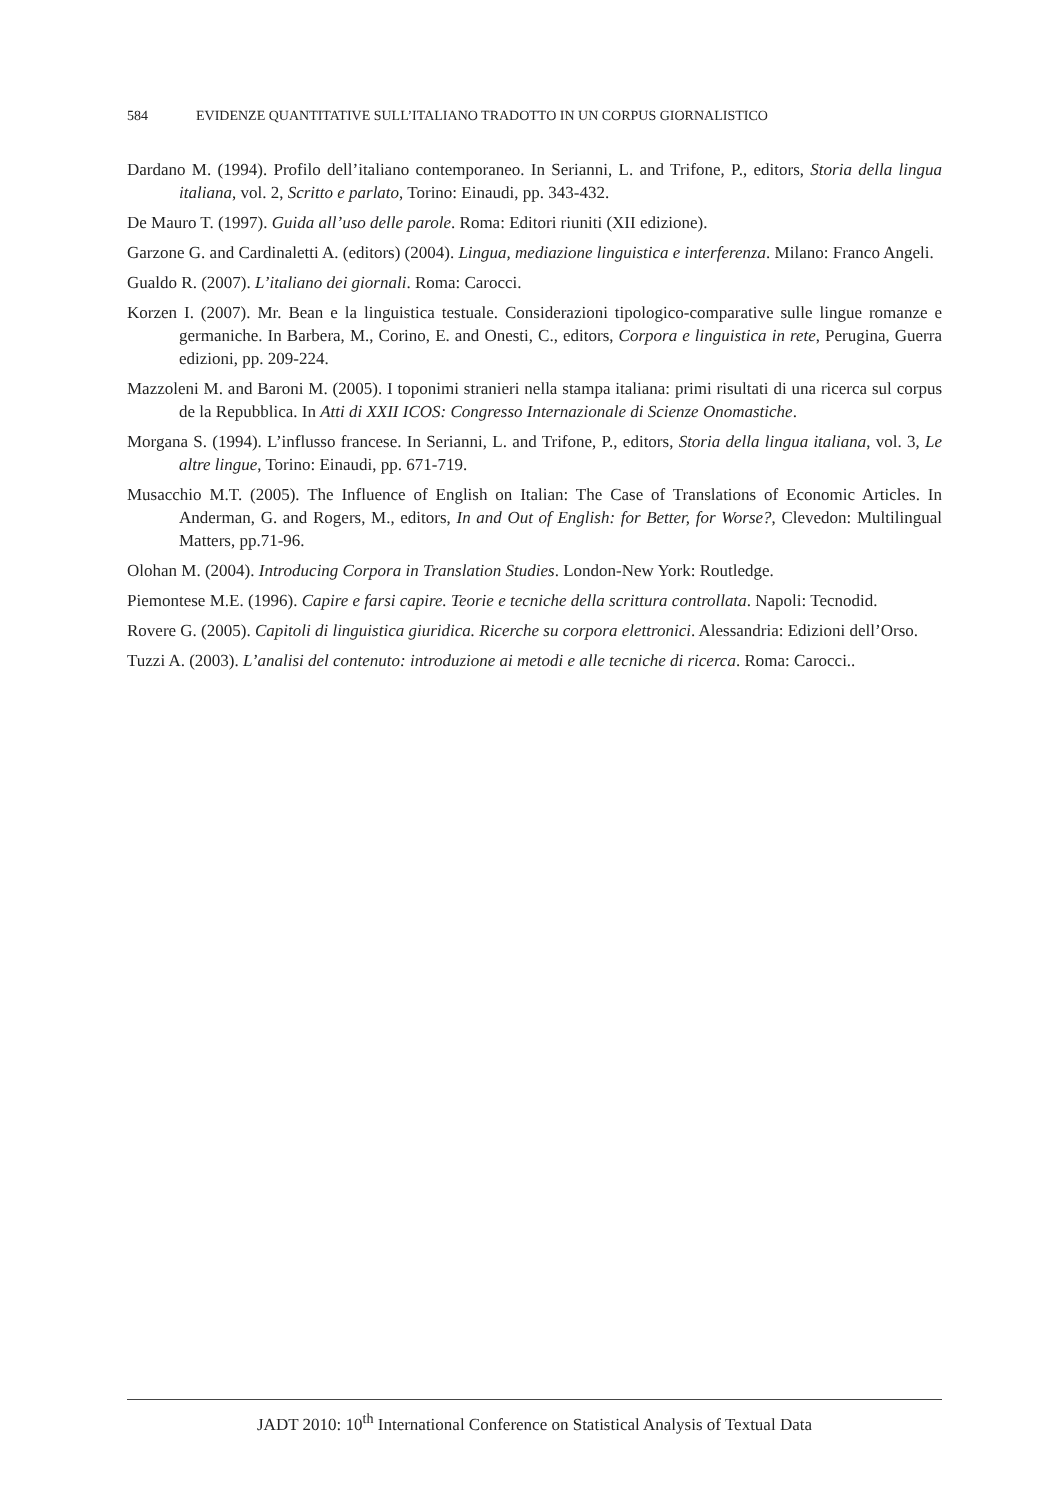584 EVIDENZE QUANTITATIVE SULL’ITALIANO TRADOTTO IN UN CORPUS GIORNALISTICO
Dardano M. (1994). Profilo dell’italiano contemporaneo. In Serianni, L. and Trifone, P., editors, Storia della lingua italiana, vol. 2, Scritto e parlato, Torino: Einaudi, pp. 343-432.
De Mauro T. (1997). Guida all’uso delle parole. Roma: Editori riuniti (XII edizione).
Garzone G. and Cardinaletti A. (editors) (2004). Lingua, mediazione linguistica e interferenza. Milano: Franco Angeli.
Gualdo R. (2007). L’italiano dei giornali. Roma: Carocci.
Korzen I. (2007). Mr. Bean e la linguistica testuale. Considerazioni tipologico-comparative sulle lingue romanze e germaniche. In Barbera, M., Corino, E. and Onesti, C., editors, Corpora e linguistica in rete, Perugina, Guerra edizioni, pp. 209-224.
Mazzoleni M. and Baroni M. (2005). I toponimi stranieri nella stampa italiana: primi risultati di una ricerca sul corpus de la Repubblica. In Atti di XXII ICOS: Congresso Internazionale di Scienze Onomastiche.
Morgana S. (1994). L’influsso francese. In Serianni, L. and Trifone, P., editors, Storia della lingua italiana, vol. 3, Le altre lingue, Torino: Einaudi, pp. 671-719.
Musacchio M.T. (2005). The Influence of English on Italian: The Case of Translations of Economic Articles. In Anderman, G. and Rogers, M., editors, In and Out of English: for Better, for Worse?, Clevedon: Multilingual Matters, pp.71-96.
Olohan M. (2004). Introducing Corpora in Translation Studies. London-New York: Routledge.
Piemontese M.E. (1996). Capire e farsi capire. Teorie e tecniche della scrittura controllata. Napoli: Tecnodid.
Rovere G. (2005). Capitoli di linguistica giuridica. Ricerche su corpora elettronici. Alessandria: Edizioni dell’Orso.
Tuzzi A. (2003). L’analisi del contenuto: introduzione ai metodi e alle tecniche di ricerca. Roma: Carocci..
JADT 2010: 10<sup>th</sup> International Conference on Statistical Analysis of Textual Data